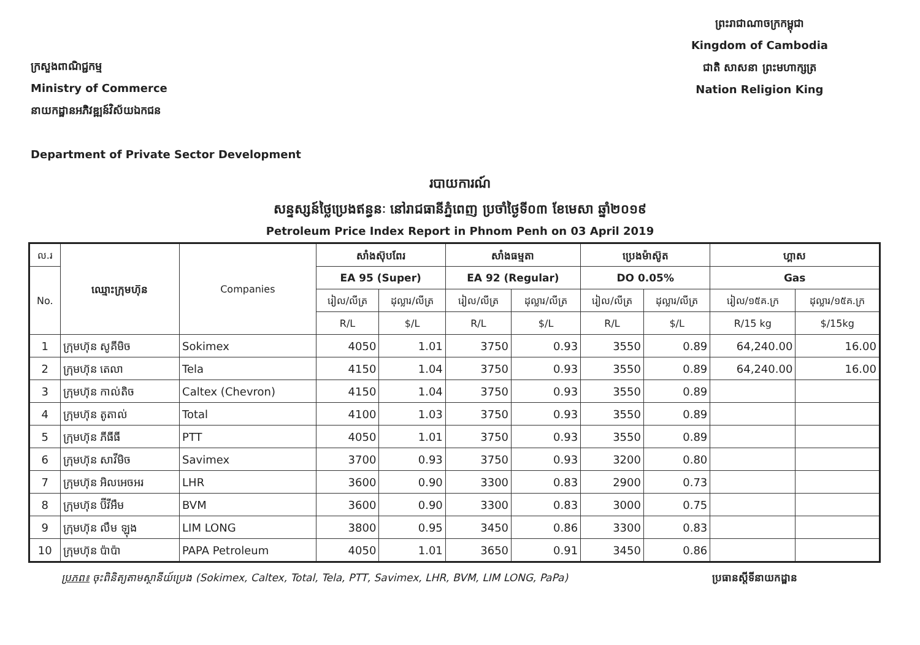ក្រសួងពាណិជ្ជកម្ម
Ministry of Commerce
នាយកដ្ឋានអភិវឌ្ឍន៍វិស័យឯកជន
Department of Private Sector Development
ព្រះរាជាណាចក្រកម្ពុជា
Kingdom of Cambodia
ជាតិ សាសនា ព្រះមហាក្សត្រ
Nation Religion King
របាយការណ៍
សន្ទស្សន៍ថ្លៃប្រេងឥន្ធនៈ នៅរាជធានីភ្នំពេញ ប្រចាំថ្ងៃទី០៣ ខែមេសា ឆ្នាំ២០១៩
Petroleum Price Index Report in Phnom Penh on 03 April 2019
| ល.រ | ឈ្មោះក្រុមហ៊ុន | Companies | សាំងស៊ុបពែរ | | សាំងធម្មតា | | ប្រេងម៉ាស៊ូត | | ហ្គាស | |
| --- | --- | --- | --- | --- | --- | --- | --- | --- | --- | --- |
| No. | | | EA 95 (Super) | | EA 92 (Regular) | | DO 0.05% | | Gas | |
| | | | រៀល/លីត្រ | ដុល្លារ/លីត្រ | រៀល/លីត្រ | ដុល្លារ/លីត្រ | រៀល/លីត្រ | ដុល្លារ/លីត្រ | រៀល/១៥គ.ក្រ | ដុល្លារ/១៥គ.ក្រ |
| | | | R/L | $/L | R/L | $/L | R/L | $/L | R/15 kg | $/15kg |
| 1 | ក្រុមហ៊ុន សូគីមិច | Sokimex | 4050 | 1.01 | 3750 | 0.93 | 3550 | 0.89 | 64,240.00 | 16.00 |
| 2 | ក្រុមហ៊ុន តេលា | Tela | 4150 | 1.04 | 3750 | 0.93 | 3550 | 0.89 | 64,240.00 | 16.00 |
| 3 | ក្រុមហ៊ុន កាល់តិច | Caltex (Chevron) | 4150 | 1.04 | 3750 | 0.93 | 3550 | 0.89 | | |
| 4 | ក្រុមហ៊ុន តូតាល់ | Total | 4100 | 1.03 | 3750 | 0.93 | 3550 | 0.89 | | |
| 5 | ក្រុមហ៊ុន ភីធីធី | PTT | 4050 | 1.01 | 3750 | 0.93 | 3550 | 0.89 | | |
| 6 | ក្រុមហ៊ុន សាវីមិច | Savimex | 3700 | 0.93 | 3750 | 0.93 | 3200 | 0.80 | | |
| 7 | ក្រុមហ៊ុន អិលអេចអរ | LHR | 3600 | 0.90 | 3300 | 0.83 | 2900 | 0.73 | | |
| 8 | ក្រុមហ៊ុន ប៊ីវីអឹម | BVM | 3600 | 0.90 | 3300 | 0.83 | 3000 | 0.75 | | |
| 9 | ក្រុមហ៊ុន លឹម ឡុង | LIM LONG | 3800 | 0.95 | 3450 | 0.86 | 3300 | 0.83 | | |
| 10 | ក្រុមហ៊ុន ប៉ាប៉ា | PAPA Petroleum | 4050 | 1.01 | 3650 | 0.91 | 3450 | 0.86 | | |
ប្រភព៖ ចុះពិនិត្យតាមស្ថានីយ៍ប្រេង (Sokimex, Caltex, Total, Tela, PTT, Savimex, LHR, BVM, LIM LONG, PaPa) ប្រធានស្តីទីនាយកដ្ឋាន